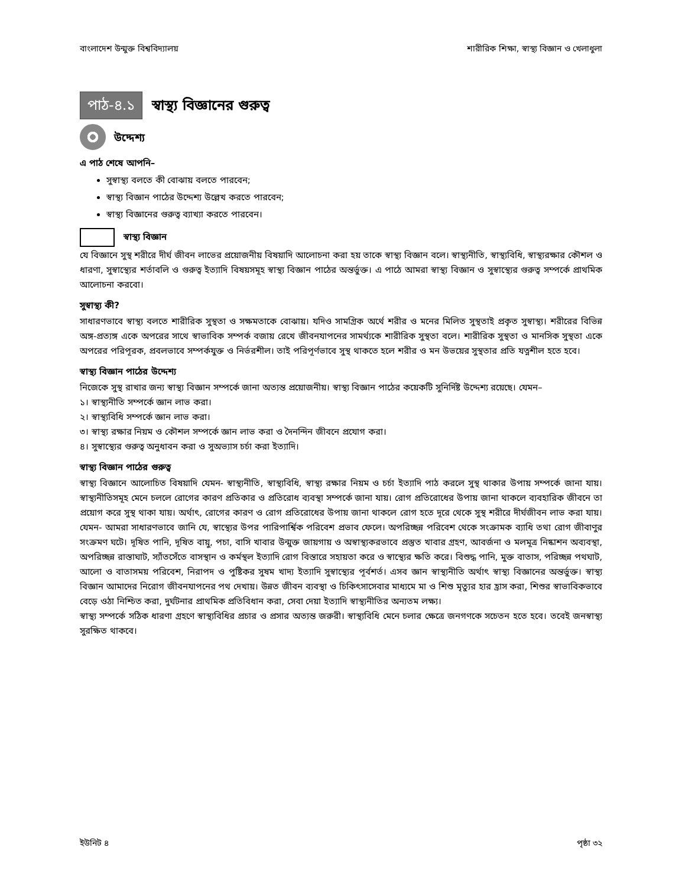বাংলাদেশ উন্মুক্ত বিশ্ববিদ্যালয় শারীরিক শিক্ষা, স্বাস্থ্য বিজ্ঞান ও খেলাধুলা
পাঠ-৪.১
স্বাস্থ্য বিজ্ঞানের গুরুত্ব
উদ্দেশ্য
এ পাঠ শেষে আপনি–
সুস্বাস্থ্য বলতে কী বোঝায় বলতে পারবেন;
স্বাস্থ্য বিজ্ঞান পাঠের উদ্দেশ্য উল্লেখ করতে পারবেন;
স্বাস্থ্য বিজ্ঞানের গুরুত্ব ব্যাখ্যা করতে পারবেন।
স্বাস্থ্য বিজ্ঞান
যে বিজ্ঞানে সুস্থ শরীরে দীর্ঘ জীবন লাভের প্রয়োজনীয় বিষয়াদি আলোচনা করা হয় তাকে স্বাস্থ্য বিজ্ঞান বলে। স্বাস্থ্যনীতি, স্বাস্থ্যবিধি, স্বাস্থ্যরক্ষার কৌশল ও ধারণা, সুস্বাস্থ্যের শর্তাবলি ও গুরুত্ব ইত্যাদি বিষয়সমূহ স্বাস্থ্য বিজ্ঞান পাঠের অন্তর্ভুক্ত। এ পাঠে আমরা স্বাস্থ্য বিজ্ঞান ও সুস্বাস্থ্যের গুরুত্ব সম্পর্কে প্রাথমিক আলোচনা করবো।
সুস্বাস্থ্য কী?
সাধারণভাবে স্বাস্থ্য বলতে শারীরিক সুস্থতা ও সক্ষমতাকে বোঝায়। যদিও সামগ্রিক অর্থে শরীর ও মনের মিলিত সুস্থতাই প্রকৃত সুস্বাস্থ্য। শরীরের বিভিন্ন অঙ্গ-প্রত্যঙ্গ একে অপরের সাথে স্বাভাবিক সম্পর্ক বজায় রেখে জীবনযাপনের সামর্থ্যকে শারীরিক সুস্থতা বলে। শারীরিক সুস্থতা ও মানসিক সুস্থতা একে অপরের পরিপূরক, প্রবলভাবে সম্পর্কযুক্ত ও নির্ভরশীল। তাই পরিপূর্ণভাবে সুস্থ থাকতে হলে শরীর ও মন উভয়ের সুস্থতার প্রতি যত্নশীল হতে হবে।
স্বাস্থ্য বিজ্ঞান পাঠের উদ্দেশ্য
নিজেকে সুস্থ রাখার জন্য স্বাস্থ্য বিজ্ঞান সম্পর্কে জানা অত্যন্ত প্রয়োজনীয়। স্বাস্থ্য বিজ্ঞান পাঠের কয়েকটি সুনির্দিষ্ট উদ্দেশ্য রয়েছে। যেমন–
১। স্বাস্থ্যনীতি সম্পর্কে জ্ঞান লাভ করা।
২। স্বাস্থ্যবিধি সম্পর্কে জ্ঞান লাভ করা।
৩। স্বাস্থ্য রক্ষার নিয়ম ও কৌশল সম্পর্কে জ্ঞান লাভ করা ও দৈনন্দিন জীবনে প্রযোগ করা।
৪। সুস্বাস্থ্যের গুরুত্ব অনুধাবন করা ও সুঅভ্যাস চর্চা করা ইত্যাদি।
স্বাস্থ্য বিজ্ঞান পাঠের গুরুত্ব
স্বাস্থ্য বিজ্ঞানে আলোচিত বিষয়াদি যেমন- স্বাস্থ্যনীতি, স্বাস্থ্যবিধি, স্বাস্থ্য রক্ষার নিয়ম ও চর্চা ইত্যাদি পাঠ করলে সুস্থ থাকার উপায় সম্পর্কে জানা যায়। স্বাস্থ্যনীতিসমূহ মেনে চললে রোগের কারণ প্রতিকার ও প্রতিরোধ ব্যবস্থা সম্পর্কে জানা যায়। রোগ প্রতিরোধের উপায় জানা থাকলে ব্যবহারিক জীবনে তা প্রয়োগ করে সুস্থ থাকা যায়। অর্থাৎ, রোগের কারণ ও রোগ প্রতিরোধের উপায় জানা থাকলে রোগ হতে দূরে থেকে সুস্থ শরীরে দীর্ঘজীবন লাভ করা যায়। যেমন- আমরা সাধারণভাবে জানি যে, স্বাস্থ্যের উপর পারিপার্শ্বিক পরিবেশ প্রভাব ফেলে। অপরিচ্ছন্ন পরিবেশ থেকে সংক্রামক ব্যাধি তথা রোগ জীবাণুর সংক্রমণ ঘটে। দূষিত পানি, দূষিত বায়ু, পচা, বাসি খাবার উন্মুক্ত জায়গায় ও অস্বাস্থ্যকরভাবে প্রস্তুত খাবার গ্রহণ, আবর্জনা ও মলমূত্র নিষ্কাশন অব্যবস্থা, অপরিচ্ছন্ন রাস্তাঘাট, স্যাঁতসেঁতে বাসস্থান ও কর্মস্থল ইত্যাদি রোগ বিস্তারে সহায়তা করে ও স্বাস্থ্যের ক্ষতি করে। বিশুদ্ধ পানি, মুক্ত বাতাস, পরিচ্ছন্ন পথঘাট, আলো ও বাতাসময় পরিবেশ, নিরাপদ ও পুষ্টিকর সুষম খাদ্য ইত্যাদি সুস্বাস্থ্যের পূর্বশর্ত। এসব জ্ঞান স্বাস্থ্যনীতি অর্থাৎ স্বাস্থ্য বিজ্ঞানের অন্তর্ভুক্ত। স্বাস্থ্য বিজ্ঞান আমাদের নিরোগ জীবনযাপনের পথ দেখায়। উন্নত জীবন ব্যবস্থা ও চিকিৎসাসেবার মাধ্যমে মা ও শিশু মৃত্যুর হার হ্রাস করা, শিশুর স্বাভাবিকভাবে বেড়ে ওঠা নিশ্চিত করা, দুর্ঘটনার প্রাথমিক প্রতিবিধান করা, সেবা দেয়া ইত্যাদি স্বাস্থ্যনীতির অন্যতম লক্ষ্য।
স্বাস্থ্য সম্পর্কে সঠিক ধারণা গ্রহণে স্বাস্থ্যবিধির প্রচার ও প্রসার অত্যন্ত জরুরী। স্বাস্থ্যবিধি মেনে চলার ক্ষেত্রে জনগণকে সচেতন হতে হবে। তবেই জনস্বাস্থ্য সুরক্ষিত থাকবে।
ইউনিট ৪ পৃষ্ঠা ৩২